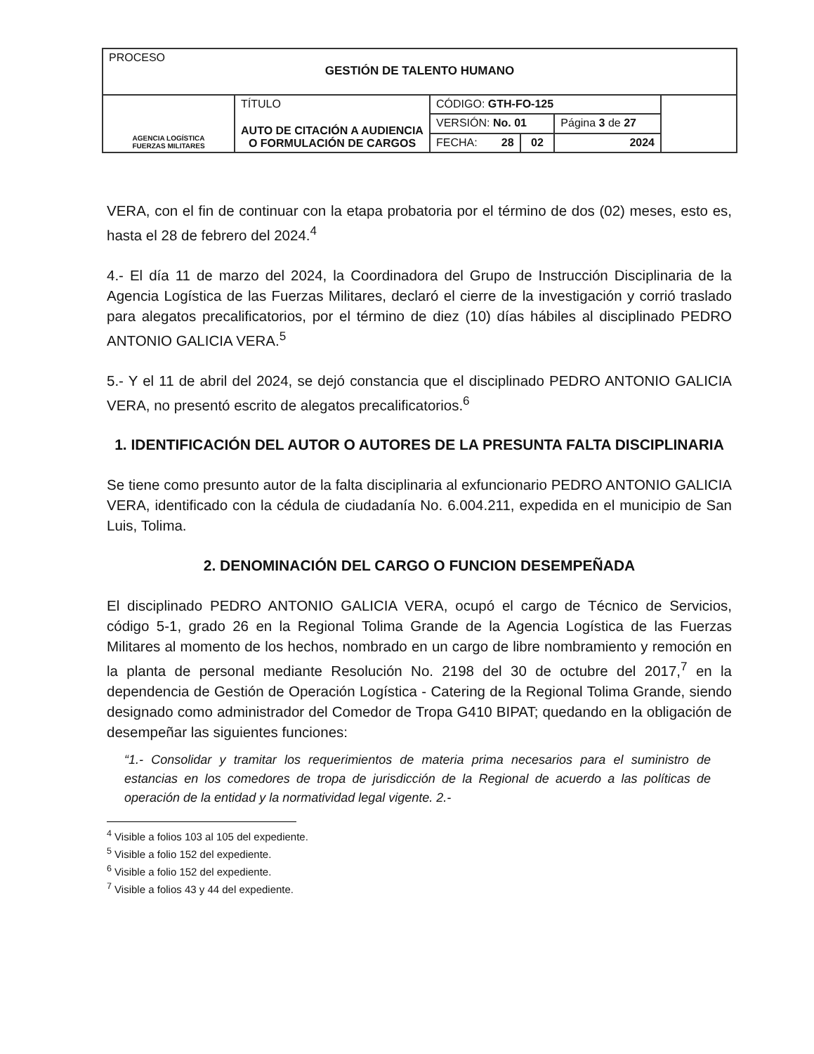| PROCESO GESTIÓN DE TALENTO HUMANO | | | | | |
| AGENCIA LOGÍSTICA FUERZAS MILITARES | TÍTULO AUTO DE CITACIÓN A AUDIENCIA O FORMULACIÓN DE CARGOS | CÓDIGO: GTH-FO-125 | | | |
| | | VERSIÓN: No. 01 | | Página 3 de 27 | |
| | | FECHA: 28 | 02 | 2024 | |
VERA, con el fin de continuar con la etapa probatoria por el término de dos (02) meses, esto es, hasta el 28 de febrero del 2024.<sup>4</sup>
4.- El día 11 de marzo del 2024, la Coordinadora del Grupo de Instrucción Disciplinaria de la Agencia Logística de las Fuerzas Militares, declaró el cierre de la investigación y corrió traslado para alegatos precalificatorios, por el término de diez (10) días hábiles al disciplinado PEDRO ANTONIO GALICIA VERA.<sup>5</sup>
5.- Y el 11 de abril del 2024, se dejó constancia que el disciplinado PEDRO ANTONIO GALICIA VERA, no presentó escrito de alegatos precalificatorios.<sup>6</sup>
1. IDENTIFICACIÓN DEL AUTOR O AUTORES DE LA PRESUNTA FALTA DISCIPLINARIA
Se tiene como presunto autor de la falta disciplinaria al exfuncionario PEDRO ANTONIO GALICIA VERA, identificado con la cédula de ciudadanía No. 6.004.211, expedida en el municipio de San Luis, Tolima.
2. DENOMINACIÓN DEL CARGO O FUNCION DESEMPEÑADA
El disciplinado PEDRO ANTONIO GALICIA VERA, ocupó el cargo de Técnico de Servicios, código 5-1, grado 26 en la Regional Tolima Grande de la Agencia Logística de las Fuerzas Militares al momento de los hechos, nombrado en un cargo de libre nombramiento y remoción en la planta de personal mediante Resolución No. 2198 del 30 de octubre del 2017,<sup>7</sup> en la dependencia de Gestión de Operación Logística - Catering de la Regional Tolima Grande, siendo designado como administrador del Comedor de Tropa G410 BIPAT; quedando en la obligación de desempeñar las siguientes funciones:
“1.- Consolidar y tramitar los requerimientos de materia prima necesarios para el suministro de estancias en los comedores de tropa de jurisdicción de la Regional de acuerdo a las políticas de operación de la entidad y la normatividad legal vigente. 2.-
<sup>4</sup> Visible a folios 103 al 105 del expediente.
<sup>5</sup> Visible a folio 152 del expediente.
<sup>6</sup> Visible a folio 152 del expediente.
<sup>7</sup> Visible a folios 43 y 44 del expediente.